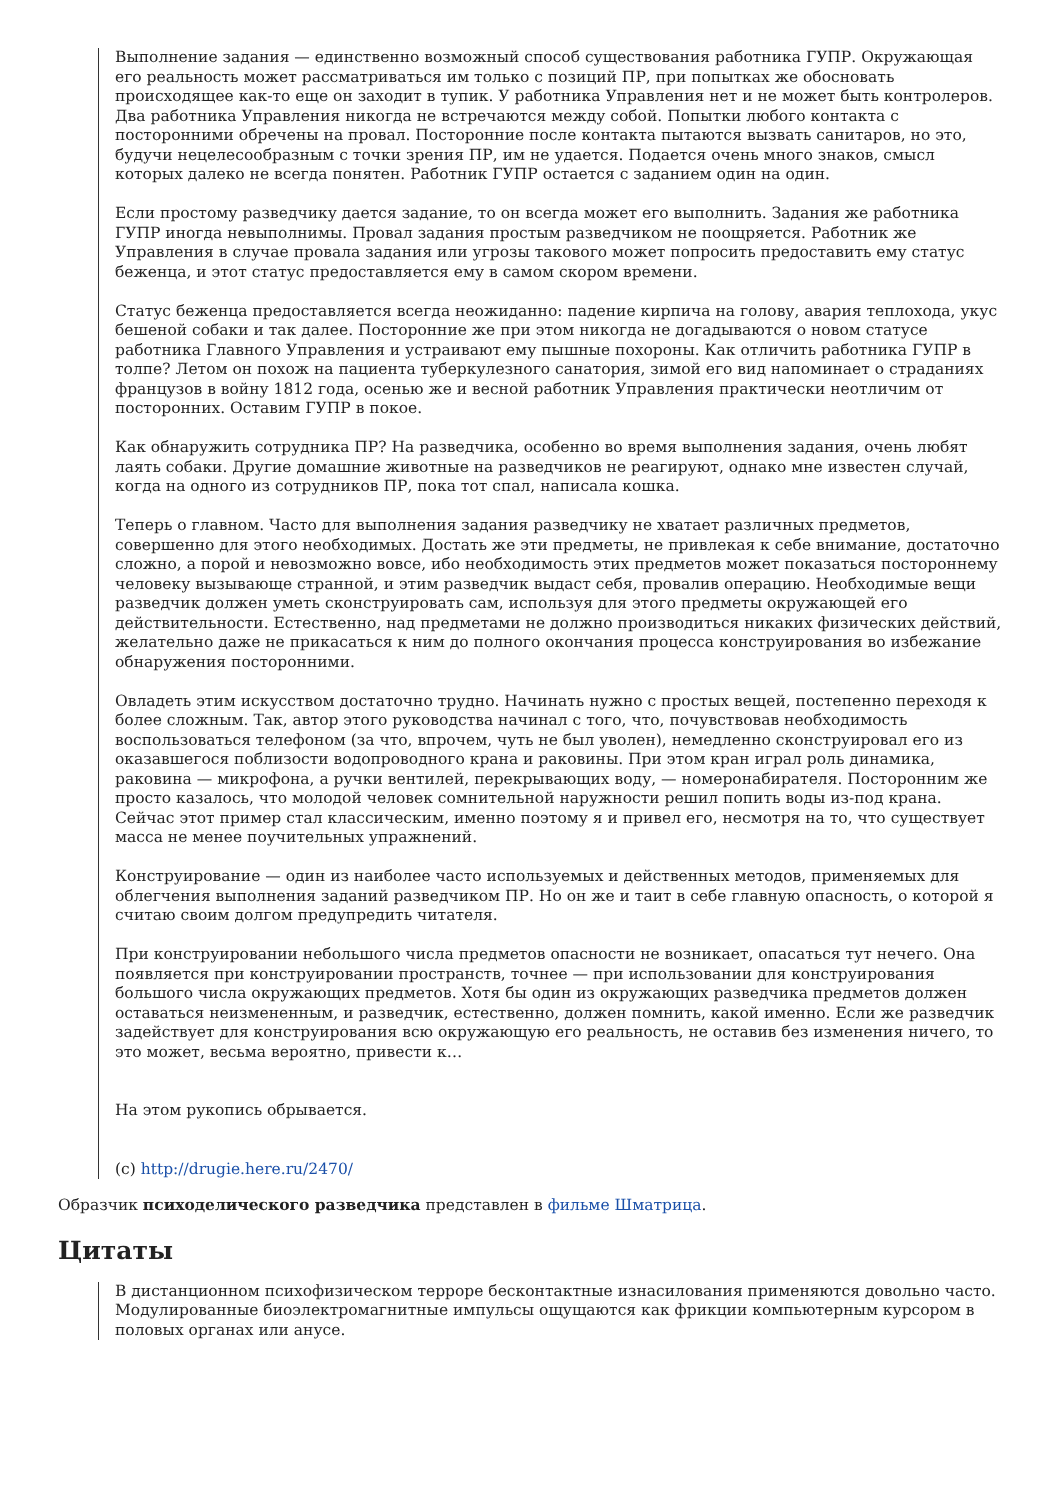Выполнение задания — единственно возможный способ существования работника ГУПР. Окружающая его реальность может рассматриваться им только с позиций ПР, при попытках же обосновать происходящее как-то еще он заходит в тупик. У работника Управления нет и не может быть контролеров. Два работника Управления никогда не встречаются между собой. Попытки любого контакта с посторонними обречены на провал. Посторонние после контакта пытаются вызвать санитаров, но это, будучи нецелесообразным с точки зрения ПР, им не удается. Подается очень много знаков, смысл которых далеко не всегда понятен. Работник ГУПР остается с заданием один на один.
Если простому разведчику дается задание, то он всегда может его выполнить. Задания же работника ГУПР иногда невыполнимы. Провал задания простым разведчиком не поощряется. Работник же Управления в случае провала задания или угрозы такового может попросить предоставить ему статус беженца, и этот статус предоставляется ему в самом скором времени.
Статус беженца предоставляется всегда неожиданно: падение кирпича на голову, авария теплохода, укус бешеной собаки и так далее. Посторонние же при этом никогда не догадываются о новом статусе работника Главного Управления и устраивают ему пышные похороны. Как отличить работника ГУПР в толпе? Летом он похож на пациента туберкулезного санатория, зимой его вид напоминает о страданиях французов в войну 1812 года, осенью же и весной работник Управления практически неотличим от посторонних. Оставим ГУПР в покое.
Как обнаружить сотрудника ПР? На разведчика, особенно во время выполнения задания, очень любят лаять собаки. Другие домашние животные на разведчиков не реагируют, однако мне известен случай, когда на одного из сотрудников ПР, пока тот спал, написала кошка.
Теперь о главном. Часто для выполнения задания разведчику не хватает различных предметов, совершенно для этого необходимых. Достать же эти предметы, не привлекая к себе внимание, достаточно сложно, а порой и невозможно вовсе, ибо необходимость этих предметов может показаться постороннему человеку вызывающе странной, и этим разведчик выдаст себя, провалив операцию. Необходимые вещи разведчик должен уметь сконструировать сам, используя для этого предметы окружающей его действительности. Естественно, над предметами не должно производиться никаких физических действий, желательно даже не прикасаться к ним до полного окончания процесса конструирования во избежание обнаружения посторонними.
Овладеть этим искусством достаточно трудно. Начинать нужно с простых вещей, постепенно переходя к более сложным. Так, автор этого руководства начинал с того, что, почувствовав необходимость воспользоваться телефоном (за что, впрочем, чуть не был уволен), немедленно сконструировал его из оказавшегося поблизости водопроводного крана и раковины. При этом кран играл роль динамика, раковина — микрофона, а ручки вентилей, перекрывающих воду, — номеронабирателя. Посторонним же просто казалось, что молодой человек сомнительной наружности решил попить воды из-под крана. Сейчас этот пример стал классическим, именно поэтому я и привел его, несмотря на то, что существует масса не менее поучительных упражнений.
Конструирование — один из наиболее часто используемых и действенных методов, применяемых для облегчения выполнения заданий разведчиком ПР. Но он же и таит в себе главную опасность, о которой я считаю своим долгом предупредить читателя.
При конструировании небольшого числа предметов опасности не возникает, опасаться тут нечего. Она появляется при конструировании пространств, точнее — при использовании для конструирования большого числа окружающих предметов. Хотя бы один из окружающих разведчика предметов должен оставаться неизмененным, и разведчик, естественно, должен помнить, какой именно. Если же разведчик задействует для конструирования всю окружающую его реальность, не оставив без изменения ничего, то это может, весьма вероятно, привести к…
На этом рукопись обрывается.
(с) http://drugie.here.ru/2470/
Образчик психоделического разведчика представлен в фильме Шматрица.
Цитаты
В дистанционном психофизическом терроре бесконтактные изнасилования применяются довольно часто. Модулированные биоэлектромагнитные импульсы ощущаются как фрикции компьютерным курсором в половых органах или анусе.